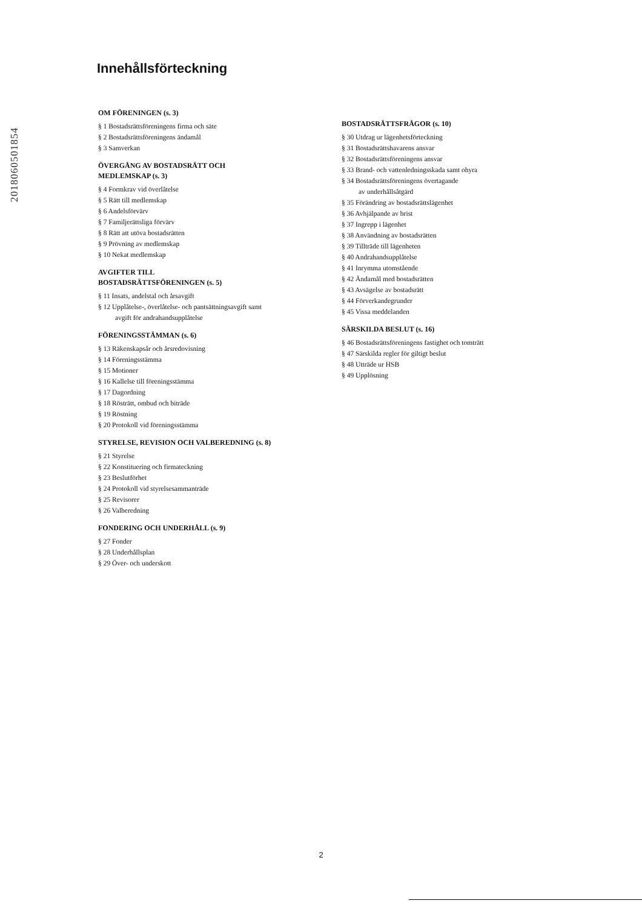2018060501854
Innehållsförteckning
OM FÖRENINGEN (s. 3)
§ 1 Bostadsrättsföreningens firma och säte
§ 2 Bostadsrättsföreningens ändamål
§ 3 Samverkan
ÖVERGÅNG AV BOSTADSRÄTT OCH
MEDLEMSKAP (s. 3)
§ 4 Formkrav vid överlåtelse
§ 5 Rätt till medlemskap
§ 6 Andelsförvärv
§ 7 Familjerättsliga förvärv
§ 8 Rätt att utöva bostadsrätten
§ 9 Prövning av medlemskap
§ 10 Nekat medlemskap
AVGIFTER TILL
BOSTADSRÄTTSFÖRENINGEN (s. 5)
§ 11 Insats, andelstal och årsavgift
§ 12 Upplåtelse-, överlåtelse- och pantsättningsavgift samt
avgift för andrahandsupplåtelse
FÖRENINGSSTÄMMAN (s. 6)
§ 13 Räkenskapsår och årsredovisning
§ 14 Föreningsstämma
§ 15 Motioner
§ 16 Kallelse till föreningsstämma
§ 17 Dagordning
§ 18 Rösträtt, ombud och biträde
§ 19 Röstning
§ 20 Protokoll vid föreningsstämma
STYRELSE, REVISION OCH VALBEREDNING (s. 8)
§ 21 Styrelse
§ 22 Konstituering och firmateckning
§ 23 Beslutförhet
§ 24 Protokoll vid styrelsesammanträde
§ 25 Revisorer
§ 26 Valberedning
FONDERING OCH UNDERHÅLL (s. 9)
§ 27 Fonder
§ 28 Underhållsplan
§ 29 Över- och underskott
BOSTADSRÄTTSFRÅGOR (s. 10)
§ 30 Utdrag ur lägenhetsförteckning
§ 31 Bostadsrättshavarens ansvar
§ 32 Bostadsrättsföreningens ansvar
§ 33 Brand- och vattenledningsskada samt ohyra
§ 34 Bostadsrättsföreningens övertagande
av underhållsåtgärd
§ 35 Förändring av bostadsrättslägenhet
§ 36 Avhjälpande av brist
§ 37 Ingrepp i lägenhet
§ 38 Användning av bostadsrätten
§ 39 Tillträde till lägenheten
§ 40 Andrahandsupplåtelse
§ 41 Inrymma utomstående
§ 42 Ändamål med bostadsrätten
§ 43 Avsägelse av bostadsrätt
§ 44 Förverkandegrunder
§ 45 Vissa meddelanden
SÄRSKILDA BESLUT (s. 16)
§ 46 Bostadsrättsföreningens fastighet och tomträtt
§ 47 Särskilda regler för giltigt beslut
§ 48 Utträde ur HSB
§ 49 Upplösning
2